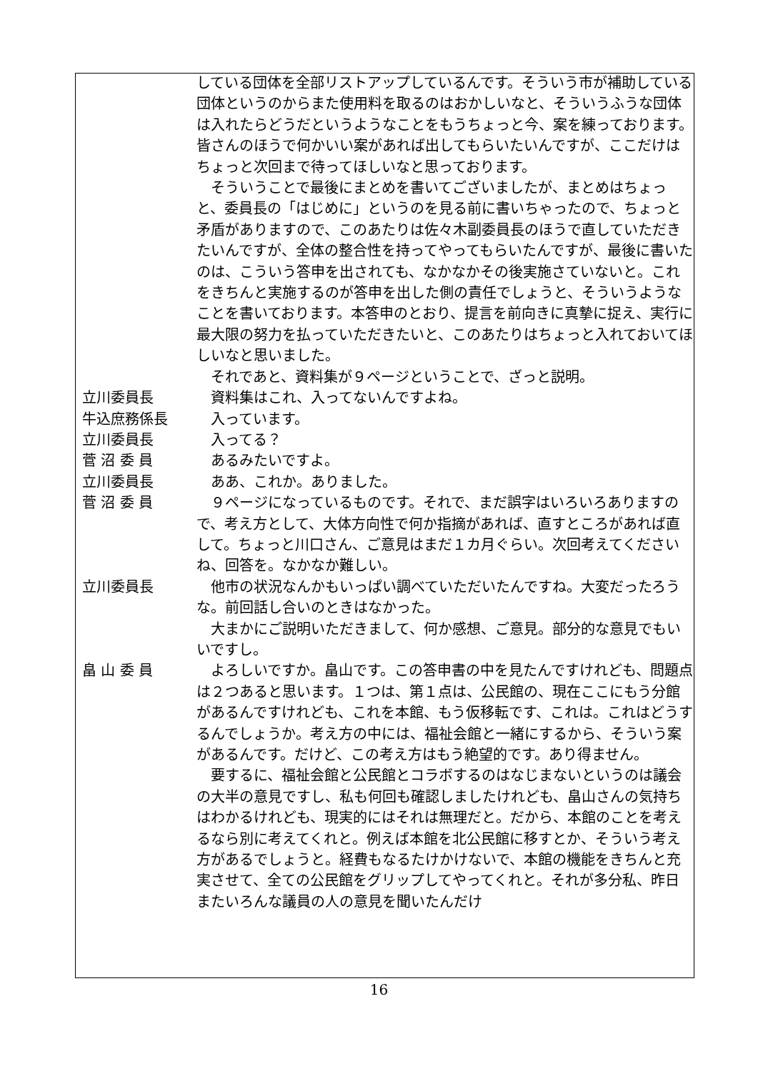している団体を全部リストアップしているんです。そういう市が補助している団体というのからまた使用料を取るのはおかしいなと、そういうふうな団体は入れたらどうだというようなことをもうちょっと今、案を練っております。皆さんのほうで何かいい案があれば出してもらいたいんですが、ここだけはちょっと次回まで待ってほしいなと思っております。
　そういうことで最後にまとめを書いてございましたが、まとめはちょっと、委員長の「はじめに」というのを見る前に書いちゃったので、ちょっと矛盾がありますので、このあたりは佐々木副委員長のほうで直していただきたいんですが、全体の整合性を持ってやってもらいたんですが、最後に書いたのは、こういう答申を出されても、なかなかその後実施さていないと。これをきちんと実施するのが答申を出した側の責任でしょうと、そういうようなことを書いております。本答申のとおり、提言を前向きに真摯に捉え、実行に最大限の努力を払っていただきたいと、このあたりはちょっと入れておいてほしいなと思いました。
　それであと、資料集が９ページということで、ざっと説明。
立川委員長 　資料集はこれ、入ってないんですよね。
牛込庶務係長 　入っています。
立川委員長 　入ってる？
菅 沼 委 員 　あるみたいですよ。
立川委員長 　ああ、これか。ありました。
菅 沼 委 員 　９ページになっているものです。それで、まだ誤字はいろいろありますので、考え方として、大体方向性で何か指摘があれば、直すところがあれば直して。ちょっと川口さん、ご意見はまだ１カ月ぐらい。次回考えてくださいね、回答を。なかなか難しい。
立川委員長 　他市の状況なんかもいっぱい調べていただいたんですね。大変だったろうな。前回話し合いのときはなかった。
　大まかにご説明いただきまして、何か感想、ご意見。部分的な意見でもいいですし。
畠 山 委 員 　よろしいですか。畠山です。この答申書の中を見たんですけれども、問題点は２つあると思います。１つは、第１点は、公民館の、現在ここにもう分館があるんですけれども、これを本館、もう仮移転です、これは。これはどうするんでしょうか。考え方の中には、福祉会館と一緒にするから、そういう案があるんです。だけど、この考え方はもう絶望的です。あり得ません。
　要するに、福祉会館と公民館とコラボするのはなじまないというのは議会の大半の意見ですし、私も何回も確認しましたけれども、畠山さんの気持ちはわかるけれども、現実的にはそれは無理だと。だから、本館のことを考えるなら別に考えてくれと。例えば本館を北公民館に移すとか、そういう考え方があるでしょうと。経費もなるたけかけないで、本館の機能をきちんと充実させて、全ての公民館をグリップしてやってくれと。それが多分私、昨日またいろんな議員の人の意見を聞いたんだけ
16